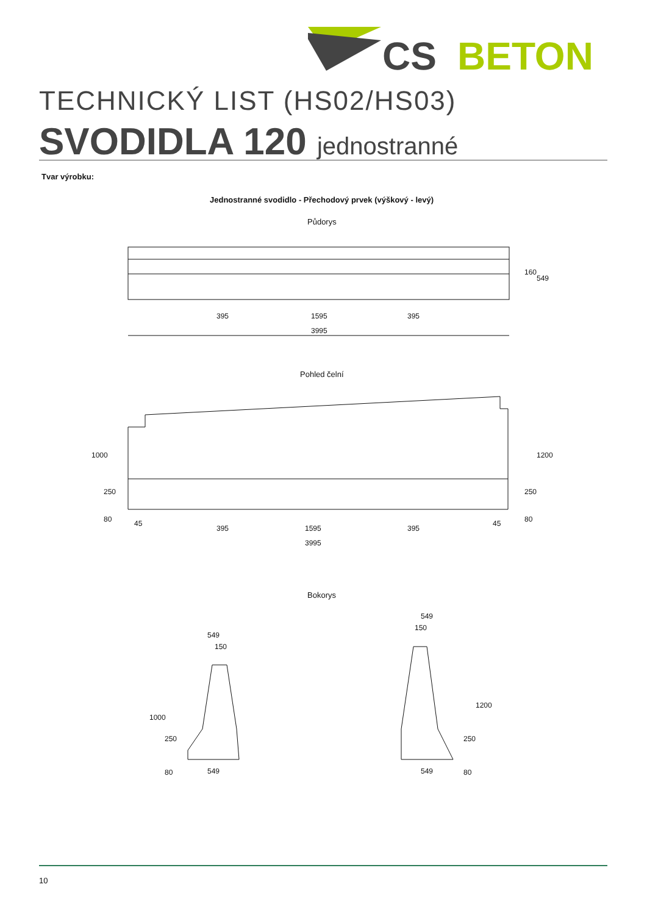CS
BETON
TECHNICKÝ LIST (HS02/HS03)
SVODIDLA 120 jednostranné
Tvar výrobku:
Jednostranné svodidlo - Přechodový prvek (výškový - levý)
Půdorys
395
1595
395
3995
160
549
Pohled čelní
1000
250
80
45
395
1595
395
45
3995
1200
250
80
Bokorys
549
150
1000
250
80
549
549
150
1200
250
80
549
10